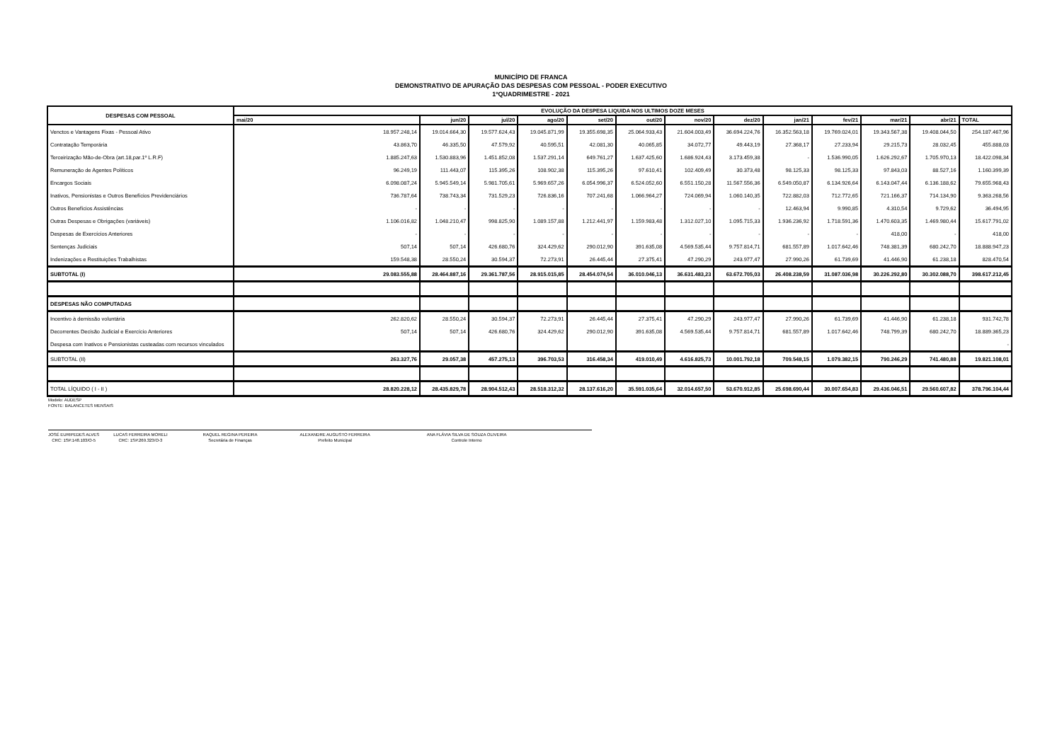MUNICÍPIO DE FRANCA
DEMONSTRATIVO DE APURAÇÃO DAS DESPESAS COM PESSOAL - PODER EXECUTIVO
1ºQUADRIMESTRE - 2021
| DESPESAS COM PESSOAL | EVOLUÇÃO DA DESPESA LIQUIDA NOS ULTIMOS DOZE MESES | | | | | | | | | | | | |
| --- | --- | --- | --- | --- | --- | --- | --- | --- | --- | --- | --- | --- | --- |
| | mai/20 | jun/20 | jul/20 | ago/20 | set/20 | out/20 | nov/20 | dez/20 | jan/21 | fev/21 | mar/21 | abr/21 | TOTAL |
| Venctos e Vantagens Fixas - Pessoal Ativo | 18.957.248,14 | 19.014.664,30 | 19.577.624,43 | 19.045.871,99 | 19.355.698,35 | 25.064.933,43 | 21.604.003,49 | 36.694.224,76 | 16.352.563,18 | 19.769.024,01 | 19.343.567,38 | 19.408.044,50 | 254.187.467,96 |
| Contratação Temporária | 43.863,70 | 46.335,50 | 47.579,92 | 40.595,51 | 42.081,30 | 40.065,85 | 34.072,77 | 49.443,19 | 27.368,17 | 27.233,94 | 29.215,73 | 28.032,45 | 455.888,03 |
| Terceirização Mão-de-Obra (art.18,par.1º L.R.F) | 1.885.247,63 | 1.530.883,96 | 1.451.852,08 | 1.537.291,14 | 649.761,27 | 1.637.425,60 | 1.686.924,43 | 3.173.459,38 | - | 1.536.990,05 | 1.626.292,67 | 1.705.970,13 | 18.422.098,34 |
| Remuneração de Agentes Políticos | 96.249,19 | 111.443,07 | 115.395,26 | 108.902,38 | 115.395,26 | 97.610,41 | 102.409,49 | 30.373,48 | 98.125,33 | 98.125,33 | 97.843,03 | 88.527,16 | 1.160.399,39 |
| Encargos Sociais | 6.098.087,24 | 5.945.549,14 | 5.981.705,61 | 5.969.657,26 | 6.054.996,37 | 6.524.052,60 | 6.551.150,28 | 11.567.556,36 | 6.549.050,87 | 6.134.926,64 | 6.143.047,44 | 6.136.188,62 | 79.655.968,43 |
| Inativos, Pensionistas e Outros Benefícios Previdenciários | 736.787,64 | 738.743,34 | 731.529,23 | 726.836,16 | 707.241,68 | 1.066.964,27 | 724.069,94 | 1.060.140,35 | 722.882,03 | 712.772,65 | 721.166,37 | 714.134,90 | 9.363.268,56 |
| Outros Benefícios Assistências | - | - | - | - | - | - | - | - | 12.463,94 | 9.990,85 | 4.310,54 | 9.729,62 | 36.494,95 |
| Outras Despesas e Obrigações (variáveis) | 1.106.016,82 | 1.048.210,47 | 998.825,90 | 1.089.157,88 | 1.212.441,97 | 1.159.983,48 | 1.312.027,10 | 1.095.715,33 | 1.936.236,92 | 1.718.591,36 | 1.470.603,35 | 1.469.980,44 | 15.617.791,02 |
| Despesas de Exercícios Anteriores | - | - | - | - | - | - | - | - | - | - | 418,00 | - | 418,00 |
| Sentenças Judiciais | 507,14 | 507,14 | 426.680,76 | 324.429,62 | 290.012,90 | 391.635,08 | 4.569.535,44 | 9.757.814,71 | 681.557,89 | 1.017.642,46 | 748.381,39 | 680.242,70 | 18.888.947,23 |
| Indenizações e Restituições Trabalhistas | 159.548,38 | 28.550,24 | 30.594,37 | 72.273,91 | 26.445,44 | 27.375,41 | 47.290,29 | 243.977,47 | 27.990,26 | 61.739,69 | 41.446,90 | 61.238,18 | 828.470,54 |
| SUBTOTAL (I) | 29.083.555,88 | 28.464.887,16 | 29.361.787,56 | 28.915.015,85 | 28.454.074,54 | 36.010.046,13 | 36.631.483,23 | 63.672.705,03 | 26.408.238,59 | 31.087.036,98 | 30.226.292,80 | 30.302.088,70 | 398.617.212,45 |
| DESPESAS NÃO COMPUTADAS | | | | | | | | | | | | | |
| Incentivo à demissão voluntária | 262.820,62 | 28.550,24 | 30.594,37 | 72.273,91 | 26.445,44 | 27.375,41 | 47.290,29 | 243.977,47 | 27.990,26 | 61.739,69 | 41.446,90 | 61.238,18 | 931.742,78 |
| Decorrentes Decisão Judicial e Exercício Anteriores | 507,14 | 507,14 | 426.680,76 | 324.429,62 | 290.012,90 | 391.635,08 | 4.569.535,44 | 9.757.814,71 | 681.557,89 | 1.017.642,46 | 748.799,39 | 680.242,70 | 18.889.365,23 |
| Despesa com Inativos e Pensionistas custeadas com recursos vinculados | | | | | | | | | | | | | - |
| SUBTOTAL (II) | 263.327,76 | 29.057,38 | 457.275,13 | 396.703,53 | 316.458,34 | 419.010,49 | 4.616.825,73 | 10.001.792,18 | 709.548,15 | 1.079.382,15 | 790.246,29 | 741.480,88 | 19.821.108,01 |
| TOTAL LÍQUIDO ( I - II ) | 28.820.228,12 | 28.435.829,78 | 28.904.512,43 | 28.518.312,32 | 28.137.616,20 | 35.591.035,64 | 32.014.657,50 | 53.670.912,85 | 25.698.690,44 | 30.007.654,83 | 29.436.046,51 | 29.560.607,82 | 378.796.104,44 |
Modelo: AUDESP
FONTE: BALANCETES MENSAIS
JOSÉ EURIPEDES ALVES
CRC: 1SP.148.103/O-5
LUCAS FERREIRA MORELI
CRC: 1SP.269.323/O-3
RAQUEL REGINA PEREIRA
Secretária de Finanças
ALEXANDRE AUGUSTO FERREIRA
Prefeito Municipal
ANA FLÁVIA SILVA DE SOUZA OLIVEIRA
Controle Interno